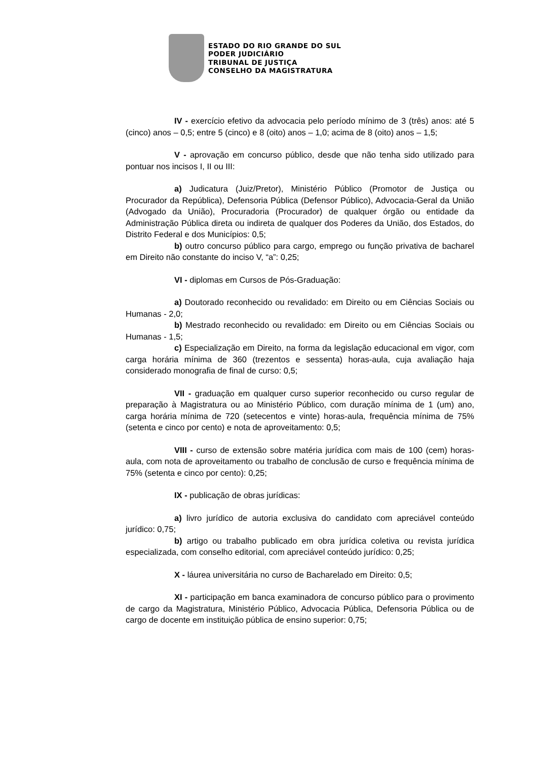ESTADO DO RIO GRANDE DO SUL
PODER JUDICIÁRIO
TRIBUNAL DE JUSTIÇA
CONSELHO DA MAGISTRATURA
IV - exercício efetivo da advocacia pelo período mínimo de 3 (três) anos: até 5 (cinco) anos – 0,5; entre 5 (cinco) e 8 (oito) anos – 1,0; acima de 8 (oito) anos – 1,5;
V - aprovação em concurso público, desde que não tenha sido utilizado para pontuar nos incisos I, II ou III:
a) Judicatura (Juiz/Pretor), Ministério Público (Promotor de Justiça ou Procurador da República), Defensoria Pública (Defensor Público), Advocacia-Geral da União (Advogado da União), Procuradoria (Procurador) de qualquer órgão ou entidade da Administração Pública direta ou indireta de qualquer dos Poderes da União, dos Estados, do Distrito Federal e dos Municípios: 0,5;
b) outro concurso público para cargo, emprego ou função privativa de bacharel em Direito não constante do inciso V, “a”: 0,25;
VI - diplomas em Cursos de Pós-Graduação:
a) Doutorado reconhecido ou revalidado: em Direito ou em Ciências Sociais ou Humanas - 2,0;
b) Mestrado reconhecido ou revalidado: em Direito ou em Ciências Sociais ou Humanas - 1,5;
c) Especialização em Direito, na forma da legislação educacional em vigor, com carga horária mínima de 360 (trezentos e sessenta) horas-aula, cuja avaliação haja considerado monografia de final de curso: 0,5;
VII - graduação em qualquer curso superior reconhecido ou curso regular de preparação à Magistratura ou ao Ministério Público, com duração mínima de 1 (um) ano, carga horária mínima de 720 (setecentos e vinte) horas-aula, frequência mínima de 75% (setenta e cinco por cento) e nota de aproveitamento: 0,5;
VIII - curso de extensão sobre matéria jurídica com mais de 100 (cem) horas-aula, com nota de aproveitamento ou trabalho de conclusão de curso e frequência mínima de 75% (setenta e cinco por cento): 0,25;
IX - publicação de obras jurídicas:
a) livro jurídico de autoria exclusiva do candidato com apreciável conteúdo jurídico: 0,75;
b) artigo ou trabalho publicado em obra jurídica coletiva ou revista jurídica especializada, com conselho editorial, com apreciável conteúdo jurídico: 0,25;
X - láurea universitária no curso de Bacharelado em Direito: 0,5;
XI - participação em banca examinadora de concurso público para o provimento de cargo da Magistratura, Ministério Público, Advocacia Pública, Defensoria Pública ou de cargo de docente em instituição pública de ensino superior: 0,75;